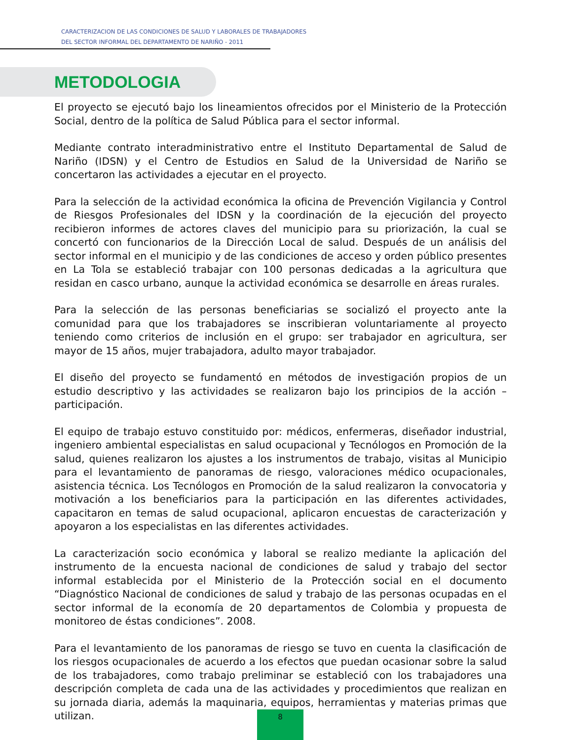CARACTERIZACION DE LAS CONDICIONES DE SALUD Y LABORALES DE TRABAJADORES
DEL SECTOR INFORMAL DEL DEPARTAMENTO DE NARIÑO - 2011
METODOLOGIA
El proyecto se ejecutó bajo los lineamientos ofrecidos por el Ministerio de la Protección Social, dentro de la política de Salud Pública para el sector informal.
Mediante contrato interadministrativo entre el Instituto Departamental de Salud de Nariño (IDSN) y el Centro de Estudios en Salud de la Universidad de Nariño se concertaron las actividades a ejecutar en el proyecto.
Para la selección de la actividad económica la oficina de Prevención Vigilancia y Control de Riesgos Profesionales del IDSN y la coordinación de la ejecución del proyecto recibieron informes de actores claves del municipio para su priorización, la cual se concertó con funcionarios de la Dirección Local de salud. Después de un análisis del sector informal en el municipio y de las condiciones de acceso y orden público presentes en La Tola se estableció trabajar con 100 personas dedicadas a la agricultura que residan en casco urbano, aunque la actividad económica se desarrolle en áreas rurales.
Para la selección de las personas beneficiarias se socializó el proyecto ante la comunidad para que los trabajadores se inscribieran voluntariamente al proyecto teniendo como criterios de inclusión en el grupo: ser trabajador en agricultura, ser mayor de 15 años, mujer trabajadora, adulto mayor trabajador.
El diseño del proyecto se fundamentó en métodos de investigación propios de un estudio descriptivo y las actividades se realizaron bajo los principios de la acción – participación.
El equipo de trabajo estuvo constituido por: médicos, enfermeras, diseñador industrial, ingeniero ambiental especialistas en salud ocupacional y Tecnólogos en Promoción de la salud, quienes realizaron los ajustes a los instrumentos de trabajo, visitas al Municipio para el levantamiento de panoramas de riesgo, valoraciones médico ocupacionales, asistencia técnica. Los Tecnólogos en Promoción de la salud realizaron la convocatoria y motivación a los beneficiarios para la participación en las diferentes actividades, capacitaron en temas de salud ocupacional, aplicaron encuestas de caracterización y apoyaron a los especialistas en las diferentes actividades.
La caracterización socio económica y laboral se realizo mediante la aplicación del instrumento de la encuesta nacional de condiciones de salud y trabajo del sector informal establecida por el Ministerio de la Protección social en el documento “Diagnóstico Nacional de condiciones de salud y trabajo de las personas ocupadas en el sector informal de la economía de 20 departamentos de Colombia y propuesta de monitoreo de éstas condiciones”. 2008.
Para el levantamiento de los panoramas de riesgo se tuvo en cuenta la clasificación de los riesgos ocupacionales de acuerdo a los efectos que puedan ocasionar sobre la salud de los trabajadores, como trabajo preliminar se estableció con los trabajadores una descripción completa de cada una de las actividades y procedimientos que realizan en su jornada diaria, además la maquinaria, equipos, herramientas y materias primas que utilizan.
8